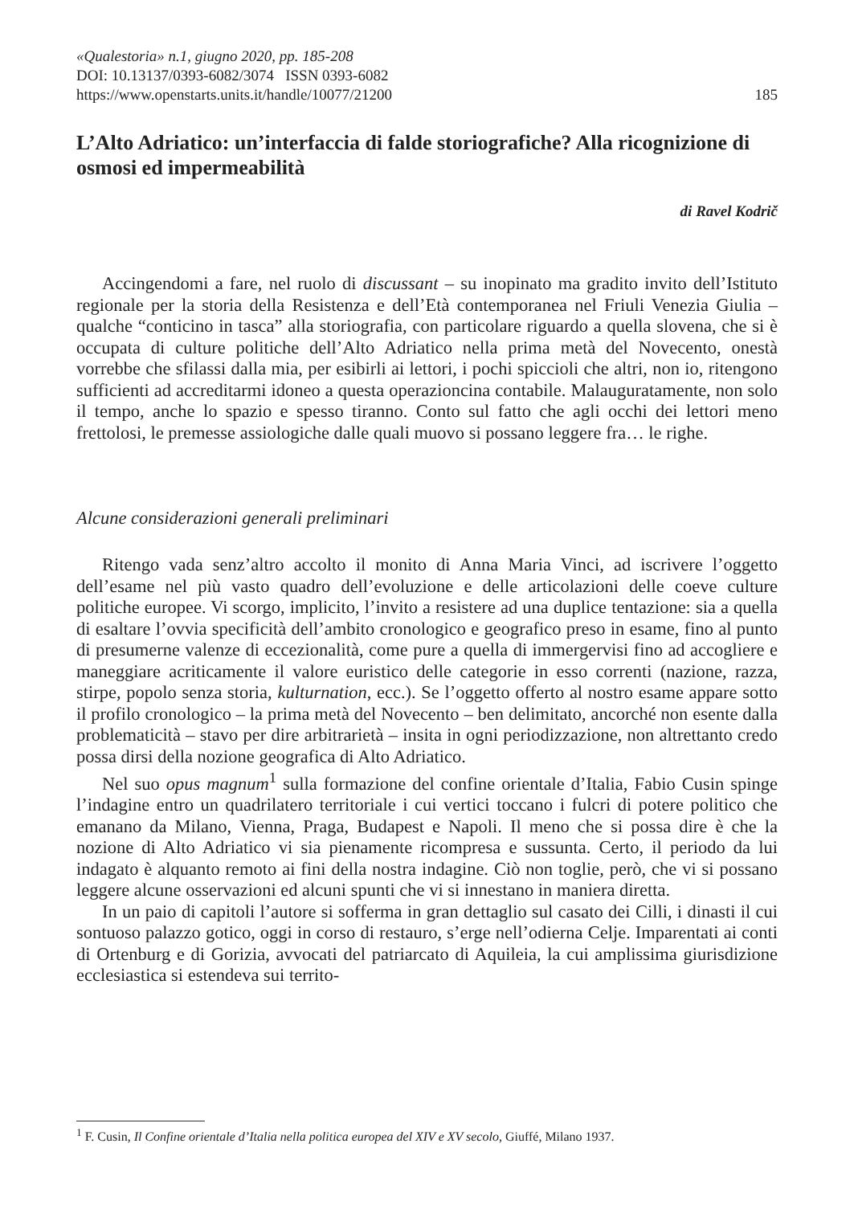«Qualestoria» n.1, giugno 2020, pp. 185-208
DOI: 10.13137/0393-6082/3074 ISSN 0393-6082
https://www.openstarts.units.it/handle/10077/21200
185
L’Alto Adriatico: un’interfaccia di falde storiografiche? Alla ricognizione di osmosi ed impermeabilità
di Ravel Kodrič
Accingendomi a fare, nel ruolo di discussant – su inopinato ma gradito invito dell’Istituto regionale per la storia della Resistenza e dell’Età contemporanea nel Friuli Venezia Giulia – qualche “conticino in tasca” alla storiografia, con particolare riguardo a quella slovena, che si è occupata di culture politiche dell’Alto Adriatico nella prima metà del Novecento, onestà vorrebbe che sfilassi dalla mia, per esibirli ai lettori, i pochi spiccioli che altri, non io, ritengono sufficienti ad accreditarmi idoneo a questa operazioncina contabile. Malauguratamente, non solo il tempo, anche lo spazio e spesso tiranno. Conto sul fatto che agli occhi dei lettori meno frettolosi, le premesse assiologiche dalle quali muovo si possano leggere fra… le righe.
Alcune considerazioni generali preliminari
Ritengo vada senz’altro accolto il monito di Anna Maria Vinci, ad iscrivere l’oggetto dell’esame nel più vasto quadro dell’evoluzione e delle articolazioni delle coeve culture politiche europee. Vi scorgo, implicito, l’invito a resistere ad una duplice tentazione: sia a quella di esaltare l’ovvia specificità dell’ambito cronologico e geografico preso in esame, fino al punto di presumerne valenze di eccezionalità, come pure a quella di immergervisi fino ad accogliere e maneggiare acriticamente il valore euristico delle categorie in esso correnti (nazione, razza, stirpe, popolo senza storia, kulturnation, ecc.). Se l’oggetto offerto al nostro esame appare sotto il profilo cronologico – la prima metà del Novecento – ben delimitato, ancorché non esente dalla problematicità – stavo per dire arbitrarietà – insita in ogni periodizzazione, non altrettanto credo possa dirsi della nozione geografica di Alto Adriatico.
Nel suo opus magnum<sup>1</sup> sulla formazione del confine orientale d’Italia, Fabio Cusin spinge l’indagine entro un quadrilatero territoriale i cui vertici toccano i fulcri di potere politico che emanano da Milano, Vienna, Praga, Budapest e Napoli. Il meno che si possa dire è che la nozione di Alto Adriatico vi sia pienamente ricompresa e sussunta. Certo, il periodo da lui indagato è alquanto remoto ai fini della nostra indagine. Ciò non toglie, però, che vi si possano leggere alcune osservazioni ed alcuni spunti che vi si innestano in maniera diretta.
In un paio di capitoli l’autore si sofferma in gran dettaglio sul casato dei Cilli, i dinasti il cui sontuoso palazzo gotico, oggi in corso di restauro, s’erge nell’odierna Celje. Imparentati ai conti di Ortenburg e di Gorizia, avvocati del patriarcato di Aquileia, la cui amplissima giurisdizione ecclesiastica si estendeva sui territo-
<sup>1</sup> F. Cusin, Il Confine orientale d’Italia nella politica europea del XIV e XV secolo, Giuffé, Milano 1937.